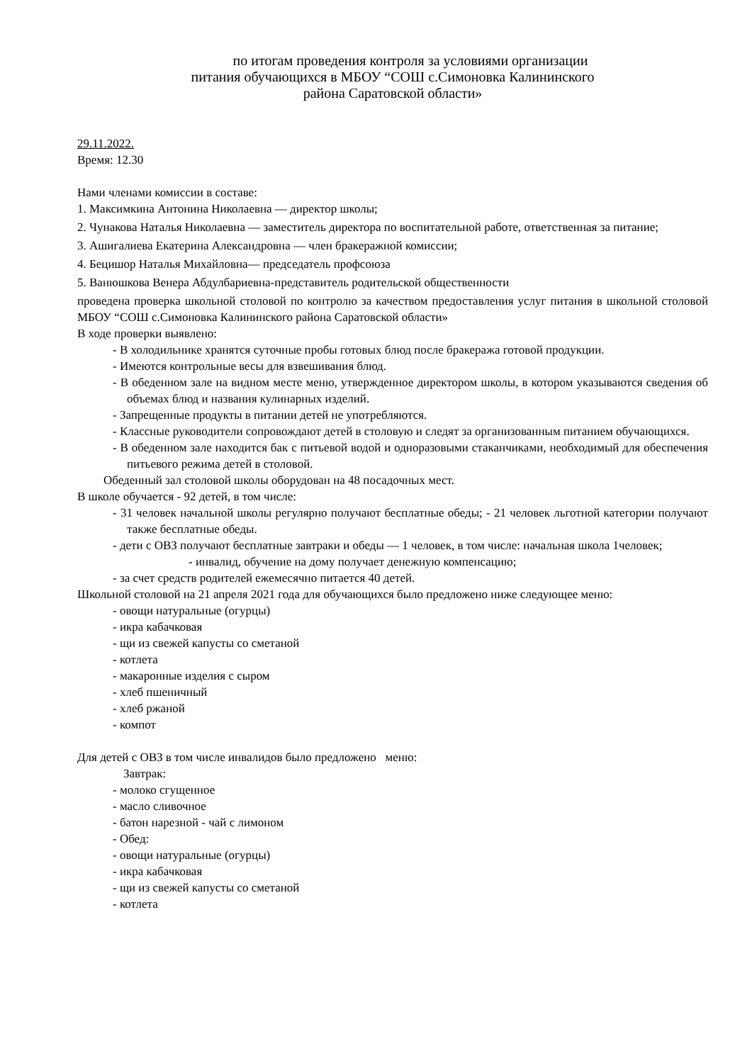по итогам проведения контроля за условиями организации
питания обучающихся в МБОУ “СОШ с.Симоновка Калининского
района Саратовской области»
29.11.2022.
Время: 12.30
Нами членами комиссии в составе:
1. Максимкина Антонина Николаевна — директор школы;
2. Чунакова Наталья Николаевна — заместитель директора по воспитательной работе, ответственная за питание;
3. Ашигалиева Екатерина Александровна — член бракеражной комиссии;
4. Бецишор Наталья Михайловна— председатель профсоюза
5. Ванюшкова Венера Абдулбариевна-представитель родительской общественности
проведена проверка школьной столовой по контролю за качеством предоставления услуг питания в школьной столовой МБОУ “СОШ с.Симоновка Калининского района Саратовской области»
В ходе проверки выявлено:
- В холодильнике хранятся суточные пробы готовых блюд после бракеража готовой продукции.
- Имеются контрольные весы для взвешивания блюд.
- В обеденном зале на видном месте меню, утвержденное директором школы, в котором указываются сведения об объемах блюд и названия кулинарных изделий.
- Запрещенные продукты в питании детей не употребляются.
- Классные руководители сопровождают детей в столовую и следят за организованным питанием обучающихся.
- В обеденном зале находится бак с питьевой водой и одноразовыми стаканчиками, необходимый для обеспечения питьевого режима детей в столовой.
Обеденный зал столовой школы оборудован на 48 посадочных мест.
В школе обучается - 92 детей, в том числе:
- 31 человек начальной школы регулярно получают бесплатные обеды; - 21 человек льготной категории получают также бесплатные обеды.
- дети с ОВЗ получают бесплатные завтраки и обеды — 1 человек, в том числе: начальная школа 1человек;
- инвалид, обучение на дому получает денежную компенсацию;
- за счет средств родителей ежемесячно питается 40 детей.
Школьной столовой на 21 апреля 2021 года для обучающихся было предложено ниже следующее меню:
- овощи натуральные (огурцы)
- икра кабачковая
- щи из свежей капусты со сметаной
- котлета
- макаронные изделия с сыром
- хлеб пшеничный
- хлеб ржаной
- компот
Для детей с ОВЗ в том числе инвалидов было предложено меню:
Завтрак:
- молоко сгущенное
- масло сливочное
- батон нарезной - чай с лимоном
- Обед:
- овощи натуральные (огурцы)
- икра кабачковая
- щи из свежей капусты со сметаной
- котлета